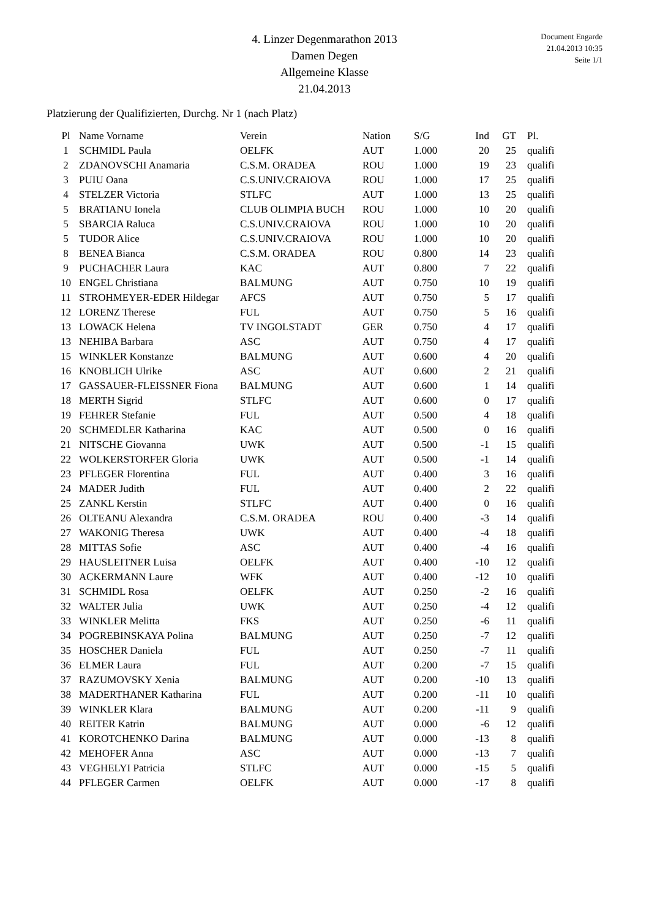4. Linzer Degenmarathon 2013
Damen Degen
Allgemeine Klasse
21.04.2013
Document Engarde
21.04.2013 10:35
Seite 1/1
Platzierung der Qualifizierten, Durchg. Nr 1 (nach Platz)
| Pl | Name Vorname | Verein | Nation | S/G | Ind | GT | Pl. |
| --- | --- | --- | --- | --- | --- | --- | --- |
| 1 | SCHMIDL Paula | OELFK | AUT | 1.000 | 20 | 25 | qualifi |
| 2 | ZDANOVSCHI Anamaria | C.S.M. ORADEA | ROU | 1.000 | 19 | 23 | qualifi |
| 3 | PUIU Oana | C.S.UNIV.CRAIOVA | ROU | 1.000 | 17 | 25 | qualifi |
| 4 | STELZER Victoria | STLFC | AUT | 1.000 | 13 | 25 | qualifi |
| 5 | BRATIANU Ionela | CLUB OLIMPIA BUCH | ROU | 1.000 | 10 | 20 | qualifi |
| 5 | SBARCIA Raluca | C.S.UNIV.CRAIOVA | ROU | 1.000 | 10 | 20 | qualifi |
| 5 | TUDOR Alice | C.S.UNIV.CRAIOVA | ROU | 1.000 | 10 | 20 | qualifi |
| 8 | BENEA Bianca | C.S.M. ORADEA | ROU | 0.800 | 14 | 23 | qualifi |
| 9 | PUCHACHER Laura | KAC | AUT | 0.800 | 7 | 22 | qualifi |
| 10 | ENGEL Christiana | BALMUNG | AUT | 0.750 | 10 | 19 | qualifi |
| 11 | STROHMEYER-EDER Hildegar | AFCS | AUT | 0.750 | 5 | 17 | qualifi |
| 12 | LORENZ Therese | FUL | AUT | 0.750 | 5 | 16 | qualifi |
| 13 | LOWACK Helena | TV INGOLSTADT | GER | 0.750 | 4 | 17 | qualifi |
| 13 | NEHIBA Barbara | ASC | AUT | 0.750 | 4 | 17 | qualifi |
| 15 | WINKLER Konstanze | BALMUNG | AUT | 0.600 | 4 | 20 | qualifi |
| 16 | KNOBLICH Ulrike | ASC | AUT | 0.600 | 2 | 21 | qualifi |
| 17 | GASSAUER-FLEISSNER Fiona | BALMUNG | AUT | 0.600 | 1 | 14 | qualifi |
| 18 | MERTH Sigrid | STLFC | AUT | 0.600 | 0 | 17 | qualifi |
| 19 | FEHRER Stefanie | FUL | AUT | 0.500 | 4 | 18 | qualifi |
| 20 | SCHMEDLER Katharina | KAC | AUT | 0.500 | 0 | 16 | qualifi |
| 21 | NITSCHE Giovanna | UWK | AUT | 0.500 | -1 | 15 | qualifi |
| 22 | WOLKERSTORFER Gloria | UWK | AUT | 0.500 | -1 | 14 | qualifi |
| 23 | PFLEGER Florentina | FUL | AUT | 0.400 | 3 | 16 | qualifi |
| 24 | MADER Judith | FUL | AUT | 0.400 | 2 | 22 | qualifi |
| 25 | ZANKL Kerstin | STLFC | AUT | 0.400 | 0 | 16 | qualifi |
| 26 | OLTEANU Alexandra | C.S.M. ORADEA | ROU | 0.400 | -3 | 14 | qualifi |
| 27 | WAKONIG Theresa | UWK | AUT | 0.400 | -4 | 18 | qualifi |
| 28 | MITTAS Sofie | ASC | AUT | 0.400 | -4 | 16 | qualifi |
| 29 | HAUSLEITNER Luisa | OELFK | AUT | 0.400 | -10 | 12 | qualifi |
| 30 | ACKERMANN Laure | WFK | AUT | 0.400 | -12 | 10 | qualifi |
| 31 | SCHMIDL Rosa | OELFK | AUT | 0.250 | -2 | 16 | qualifi |
| 32 | WALTER Julia | UWK | AUT | 0.250 | -4 | 12 | qualifi |
| 33 | WINKLER Melitta | FKS | AUT | 0.250 | -6 | 11 | qualifi |
| 34 | POGREBINSKAYA Polina | BALMUNG | AUT | 0.250 | -7 | 12 | qualifi |
| 35 | HOSCHER Daniela | FUL | AUT | 0.250 | -7 | 11 | qualifi |
| 36 | ELMER Laura | FUL | AUT | 0.200 | -7 | 15 | qualifi |
| 37 | RAZUMOVSKY Xenia | BALMUNG | AUT | 0.200 | -10 | 13 | qualifi |
| 38 | MADERTHANER Katharina | FUL | AUT | 0.200 | -11 | 10 | qualifi |
| 39 | WINKLER Klara | BALMUNG | AUT | 0.200 | -11 | 9 | qualifi |
| 40 | REITER Katrin | BALMUNG | AUT | 0.000 | -6 | 12 | qualifi |
| 41 | KOROTCHENKO Darina | BALMUNG | AUT | 0.000 | -13 | 8 | qualifi |
| 42 | MEHOFER Anna | ASC | AUT | 0.000 | -13 | 7 | qualifi |
| 43 | VEGHELYI Patricia | STLFC | AUT | 0.000 | -15 | 5 | qualifi |
| 44 | PFLEGER Carmen | OELFK | AUT | 0.000 | -17 | 8 | qualifi |